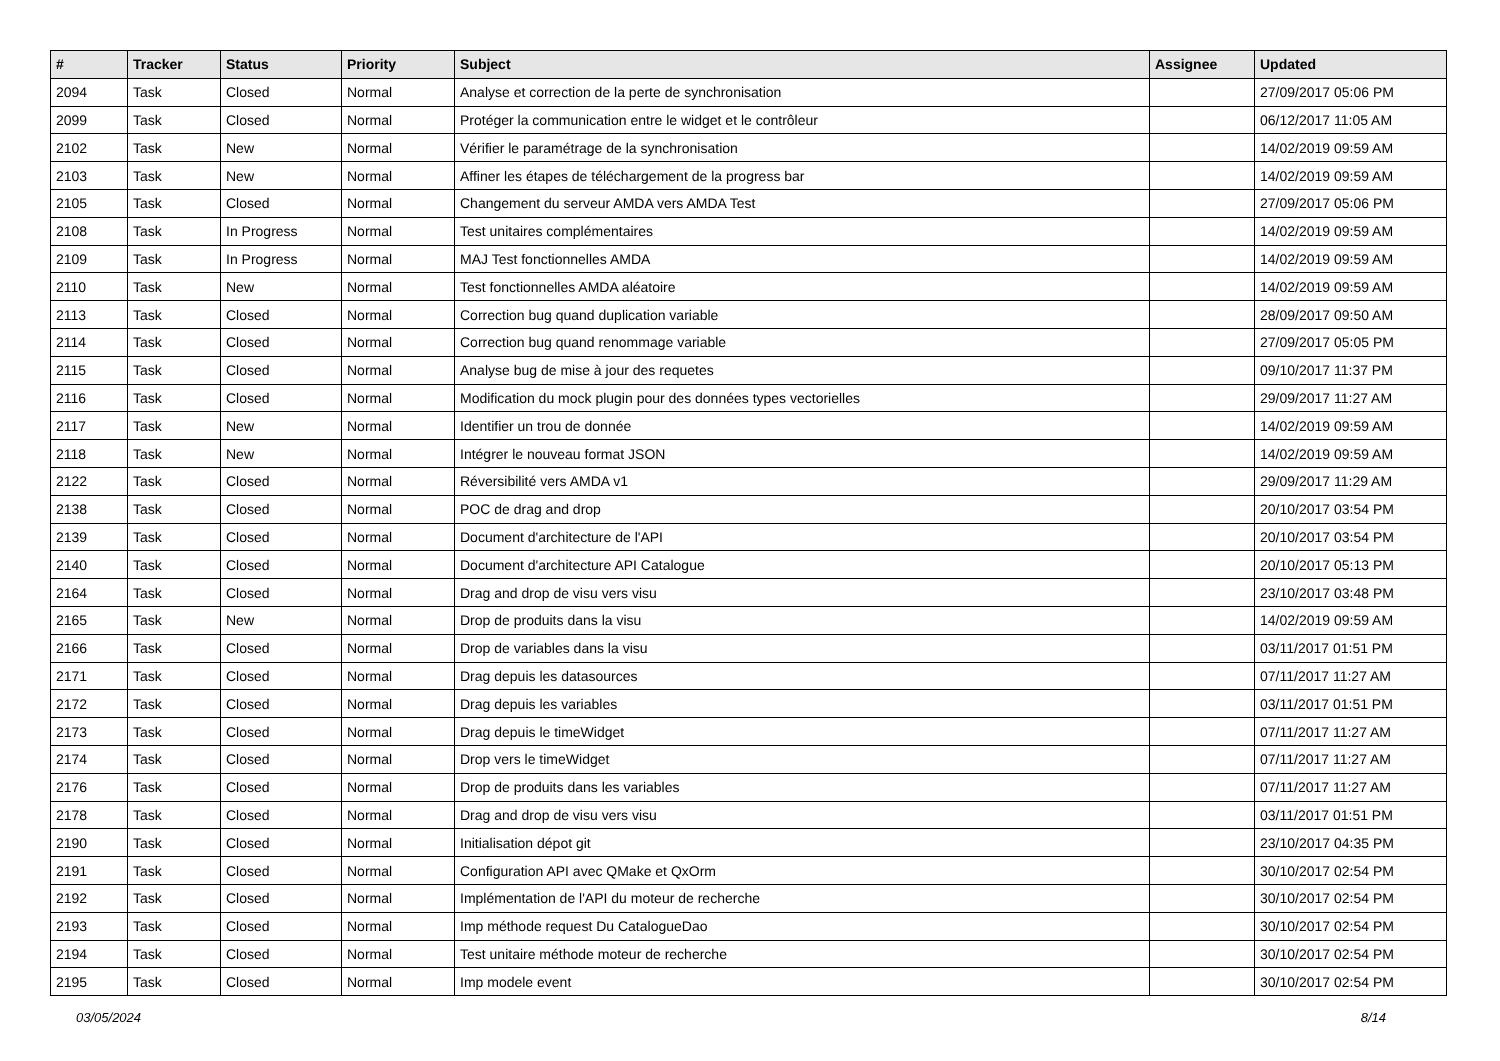| # | Tracker | Status | Priority | Subject | Assignee | Updated |
| --- | --- | --- | --- | --- | --- | --- |
| 2094 | Task | Closed | Normal | Analyse et correction de la perte de synchronisation | | 27/09/2017 05:06 PM |
| 2099 | Task | Closed | Normal | Protéger la communication entre le widget et le contrôleur | | 06/12/2017 11:05 AM |
| 2102 | Task | New | Normal | Vérifier le paramétrage de la synchronisation | | 14/02/2019 09:59 AM |
| 2103 | Task | New | Normal | Affiner les étapes de téléchargement de la progress bar | | 14/02/2019 09:59 AM |
| 2105 | Task | Closed | Normal | Changement du serveur AMDA vers AMDA Test | | 27/09/2017 05:06 PM |
| 2108 | Task | In Progress | Normal | Test unitaires complémentaires | | 14/02/2019 09:59 AM |
| 2109 | Task | In Progress | Normal | MAJ Test fonctionnelles AMDA | | 14/02/2019 09:59 AM |
| 2110 | Task | New | Normal | Test fonctionnelles AMDA aléatoire | | 14/02/2019 09:59 AM |
| 2113 | Task | Closed | Normal | Correction bug quand duplication variable | | 28/09/2017 09:50 AM |
| 2114 | Task | Closed | Normal | Correction bug quand renommage variable | | 27/09/2017 05:05 PM |
| 2115 | Task | Closed | Normal | Analyse bug de mise à jour des requetes | | 09/10/2017 11:37 PM |
| 2116 | Task | Closed | Normal | Modification du mock plugin pour des données types vectorielles | | 29/09/2017 11:27 AM |
| 2117 | Task | New | Normal | Identifier un trou de donnée | | 14/02/2019 09:59 AM |
| 2118 | Task | New | Normal | Intégrer le nouveau format JSON | | 14/02/2019 09:59 AM |
| 2122 | Task | Closed | Normal | Réversibilité vers AMDA v1 | | 29/09/2017 11:29 AM |
| 2138 | Task | Closed | Normal | POC de drag and drop | | 20/10/2017 03:54 PM |
| 2139 | Task | Closed | Normal | Document d'architecture de l'API | | 20/10/2017 03:54 PM |
| 2140 | Task | Closed | Normal | Document d'architecture API Catalogue | | 20/10/2017 05:13 PM |
| 2164 | Task | Closed | Normal | Drag and drop de visu vers visu | | 23/10/2017 03:48 PM |
| 2165 | Task | New | Normal | Drop de produits dans la visu | | 14/02/2019 09:59 AM |
| 2166 | Task | Closed | Normal | Drop de variables dans la visu | | 03/11/2017 01:51 PM |
| 2171 | Task | Closed | Normal | Drag depuis les datasources | | 07/11/2017 11:27 AM |
| 2172 | Task | Closed | Normal | Drag depuis les variables | | 03/11/2017 01:51 PM |
| 2173 | Task | Closed | Normal | Drag depuis le timeWidget | | 07/11/2017 11:27 AM |
| 2174 | Task | Closed | Normal | Drop vers le timeWidget | | 07/11/2017 11:27 AM |
| 2176 | Task | Closed | Normal | Drop de produits dans les variables | | 07/11/2017 11:27 AM |
| 2178 | Task | Closed | Normal | Drag and drop de visu vers visu | | 03/11/2017 01:51 PM |
| 2190 | Task | Closed | Normal | Initialisation dépot git | | 23/10/2017 04:35 PM |
| 2191 | Task | Closed | Normal | Configuration API avec QMake et QxOrm | | 30/10/2017 02:54 PM |
| 2192 | Task | Closed | Normal | Implémentation de l'API du moteur de recherche | | 30/10/2017 02:54 PM |
| 2193 | Task | Closed | Normal | Imp méthode request Du CatalogueDao | | 30/10/2017 02:54 PM |
| 2194 | Task | Closed | Normal | Test unitaire méthode moteur de recherche | | 30/10/2017 02:54 PM |
| 2195 | Task | Closed | Normal | Imp modele event | | 30/10/2017 02:54 PM |
03/05/2024 8/14